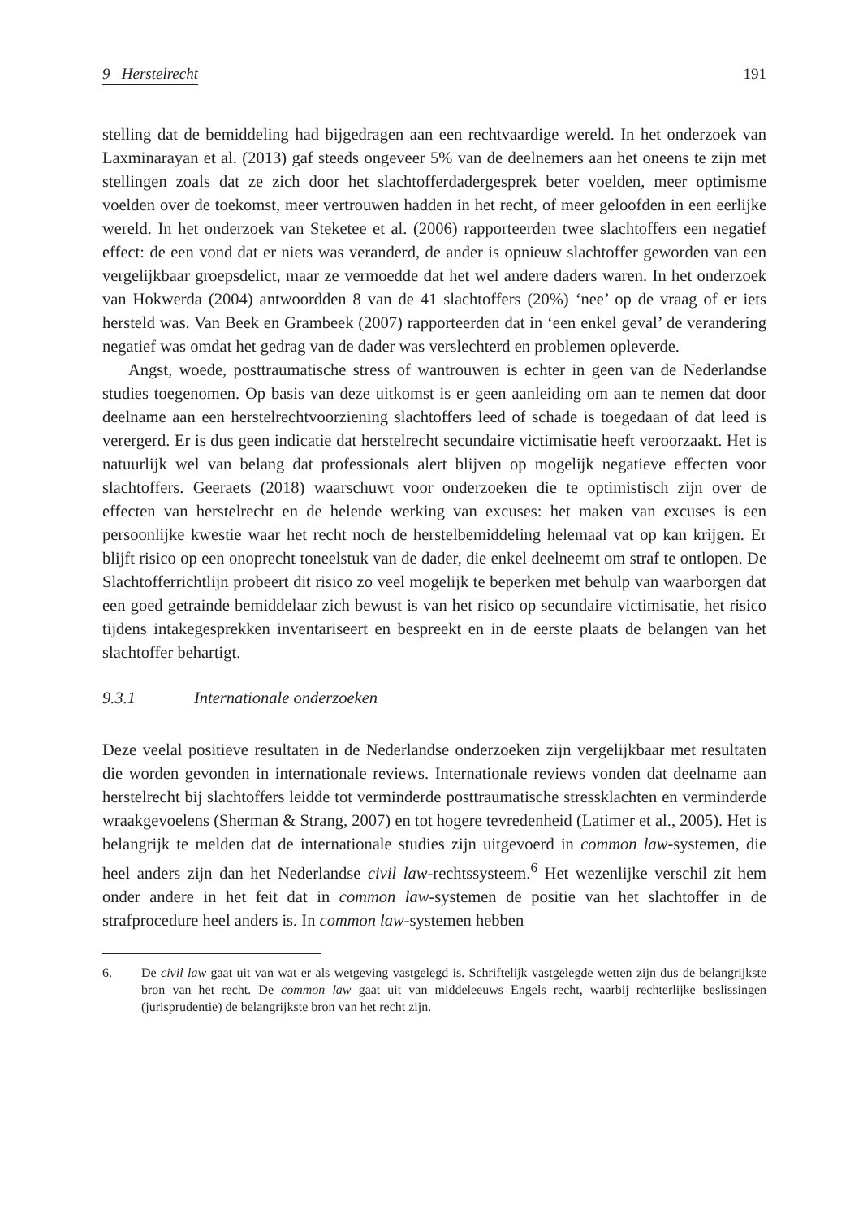9 Herstelrecht 191
stelling dat de bemiddeling had bijgedragen aan een rechtvaardige wereld. In het onderzoek van Laxminarayan et al. (2013) gaf steeds ongeveer 5% van de deelnemers aan het oneens te zijn met stellingen zoals dat ze zich door het slachtofferdadergesprek beter voelden, meer optimisme voelden over de toekomst, meer vertrouwen hadden in het recht, of meer geloofden in een eerlijke wereld. In het onderzoek van Steketee et al. (2006) rapporteerden twee slachtoffers een negatief effect: de een vond dat er niets was veranderd, de ander is opnieuw slachtoffer geworden van een vergelijkbaar groepsdelict, maar ze vermoedde dat het wel andere daders waren. In het onderzoek van Hokwerda (2004) antwoordden 8 van de 41 slachtoffers (20%) ‘nee’ op de vraag of er iets hersteld was. Van Beek en Grambeek (2007) rapporteerden dat in ‘een enkel geval’ de verandering negatief was omdat het gedrag van de dader was verslechterd en problemen opleverde.
Angst, woede, posttraumatische stress of wantrouwen is echter in geen van de Nederlandse studies toegenomen. Op basis van deze uitkomst is er geen aanleiding om aan te nemen dat door deelname aan een herstelrechtvoorziening slachtoffers leed of schade is toegedaan of dat leed is verergerd. Er is dus geen indicatie dat herstelrecht secundaire victimisatie heeft veroorzaakt. Het is natuurlijk wel van belang dat professionals alert blijven op mogelijk negatieve effecten voor slachtoffers. Geeraets (2018) waarschuwt voor onderzoeken die te optimistisch zijn over de effecten van herstelrecht en de helende werking van excuses: het maken van excuses is een persoonlijke kwestie waar het recht noch de herstelbemiddeling helemaal vat op kan krijgen. Er blijft risico op een onoprecht toneelstuk van de dader, die enkel deelneemt om straf te ontlopen. De Slachtofferrichtlijn probeert dit risico zo veel mogelijk te beperken met behulp van waarborgen dat een goed getrainde bemiddelaar zich bewust is van het risico op secundaire victimisatie, het risico tijdens intakegesprekken inventariseert en bespreekt en in de eerste plaats de belangen van het slachtoffer behartigt.
9.3.1 Internationale onderzoeken
Deze veelal positieve resultaten in de Nederlandse onderzoeken zijn vergelijkbaar met resultaten die worden gevonden in internationale reviews. Internationale reviews vonden dat deelname aan herstelrecht bij slachtoffers leidde tot verminderde posttraumatische stressklachten en verminderde wraakgevoelens (Sherman & Strang, 2007) en tot hogere tevredenheid (Latimer et al., 2005). Het is belangrijk te melden dat de internationale studies zijn uitgevoerd in common law-systemen, die heel anders zijn dan het Nederlandse civil law-rechtssysteem.<sup>6</sup> Het wezenlijke verschil zit hem onder andere in het feit dat in common law-systemen de positie van het slachtoffer in de strafprocedure heel anders is. In common law-systemen hebben
6. De civil law gaat uit van wat er als wetgeving vastgelegd is. Schriftelijk vastgelegde wetten zijn dus de belangrijkste bron van het recht. De common law gaat uit van middeleeuws Engels recht, waarbij rechterlijke beslissingen (jurisprudentie) de belangrijkste bron van het recht zijn.